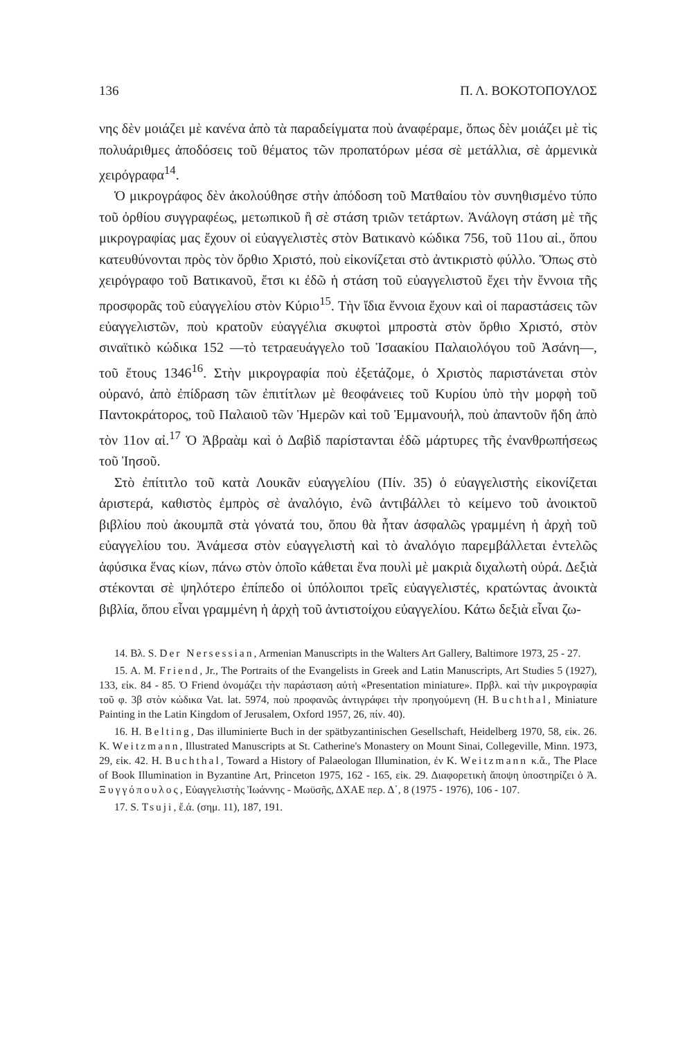136 Π. Λ. ΒΟΚΟΤΟΠΟΥΛΟΣ
νης δὲν μοιάζει μὲ κανένα ἀπὸ τὰ παραδείγματα ποὺ ἀναφέραμε, ὅπως δὲν μοιάζει μὲ τὶς πολυάριθμες ἀποδόσεις τοῦ θέματος τῶν προπατόρων μέσα σὲ μετάλλια, σὲ ἀρμενικὰ χειρόγραφα<sup>14</sup>.
Ὁ μικρογράφος δὲν ἀκολούθησε στὴν ἀπόδοση τοῦ Ματθαίου τὸν συνηθισμένο τύπο τοῦ ὀρθίου συγγραφέως, μετωπικοῦ ἢ σὲ στάση τριῶν τετάρτων. Ἀνάλογη στάση μὲ τῆς μικρογραφίας μας ἔχουν οἱ εὐαγγελιστὲς στὸν Βατικανὸ κώδικα 756, τοῦ 11ου αἰ., ὅπου κατευθύνονται πρὸς τὸν ὄρθιο Χριστό, ποὺ εἰκονίζεται στὸ ἀντικριστὸ φύλλο. Ὅπως στὸ χειρόγραφο τοῦ Βατικανοῦ, ἔτσι κι ἐδῶ ἡ στάση τοῦ εὐαγγελιστοῦ ἔχει τὴν ἔννοια τῆς προσφορᾶς τοῦ εὐαγγελίου στὸν Κύριο<sup>15</sup>. Τὴν ἴδια ἔννοια ἔχουν καὶ οἱ παραστάσεις τῶν εὐαγγελιστῶν, ποὺ κρατοῦν εὐαγγέλια σκυφτοὶ μπροστὰ στὸν ὄρθιο Χριστό, στὸν σιναϊτικὸ κώδικα 152 —τὸ τετραευάγγελο τοῦ Ἰσαακίου Παλαιολόγου τοῦ Ἀσάνη—, τοῦ ἔτους 1346<sup>16</sup>. Στὴν μικρογραφία ποὺ ἐξετάζομε, ὁ Χριστὸς παριστάνεται στὸν οὐρανό, ἀπὸ ἐπίδραση τῶν ἐπιτίτλων μὲ θεοφάνειες τοῦ Κυρίου ὑπὸ τὴν μορφὴ τοῦ Παντοκράτορος, τοῦ Παλαιοῦ τῶν Ἡμερῶν καὶ τοῦ Ἐμμανουήλ, ποὺ ἀπαντοῦν ἤδη ἀπὸ τὸν 11ον αἰ.<sup>17</sup> Ὁ Ἀβραὰμ καὶ ὁ Δαβὶδ παρίστανται ἐδῶ μάρτυρες τῆς ἐνανθρωπήσεως τοῦ Ἰησοῦ.
Στὸ ἐπίτιτλο τοῦ κατὰ Λουκᾶν εὐαγγελίου (Πίν. 35) ὁ εὐαγγελιστὴς εἰκονίζεται ἀριστερά, καθιστὸς ἐμπρὸς σὲ ἀναλόγιο, ἐνῶ ἀντιβάλλει τὸ κείμενο τοῦ ἀνοικτοῦ βιβλίου ποὺ ἀκουμπᾶ στὰ γόνατά του, ὅπου θὰ ἦταν ἀσφαλῶς γραμμένη ἡ ἀρχὴ τοῦ εὐαγγελίου του. Ἀνάμεσα στὸν εὐαγγελιστὴ καὶ τὸ ἀναλόγιο παρεμβάλλεται ἐντελῶς ἀφύσικα ἕνας κίων, πάνω στὸν ὁποῖο κάθεται ἕνα πουλὶ μὲ μακριὰ διχαλωτὴ οὐρά. Δεξιὰ στέκονται σὲ ψηλότερο ἐπίπεδο οἱ ὑπόλοιποι τρεῖς εὐαγγελιστές, κρατώντας ἀνοικτὰ βιβλία, ὅπου εἶναι γραμμένη ἡ ἀρχὴ τοῦ ἀντιστοίχου εὐαγγελίου. Κάτω δεξιὰ εἶναι ζω-
14. Βλ. S. Der Nersessian, Armenian Manuscripts in the Walters Art Gallery, Baltimore 1973, 25 - 27.
15. A. M. Friend, Jr., The Portraits of the Evangelists in Greek and Latin Manuscripts, Art Studies 5 (1927), 133, εἰκ. 84 - 85. Ὁ Friend ὀνομάζει τὴν παράσταση αὐτὴ «Presentation miniature». Πρβλ. καὶ τὴν μικρογραφία τοῦ φ. 3β στὸν κώδικα Vat. lat. 5974, ποὺ προφανῶς ἀντιγράφει τὴν προηγούμενη (H. Buchthal, Miniature Painting in the Latin Kingdom of Jerusalem, Oxford 1957, 26, πίν. 40).
16. H. Belting, Das illuminierte Buch in der spätbyzantinischen Gesellschaft, Heidelberg 1970, 58, εἰκ. 26. K. Weitzmann, Illustrated Manuscripts at St. Catherine's Monastery on Mount Sinai, Collegeville, Minn. 1973, 29, εἰκ. 42. H. Buchthal, Toward a History of Palaeologan Illumination, ἐν K. Weitzmann κ.ἄ., The Place of Book Illumination in Byzantine Art, Princeton 1975, 162 - 165, εἰκ. 29. Διαφορετικὴ ἄποψη ὑποστηρίζει ὁ Ἀ. Ξυγγόπουλος, Εὐαγγελιστὴς Ἰωάννης - Μωϋσῆς, ΔΧΑΕ περ. Δ΄, 8 (1975 - 1976), 106 - 107.
17. S. Tsuji, ἔ.ἀ. (σημ. 11), 187, 191.